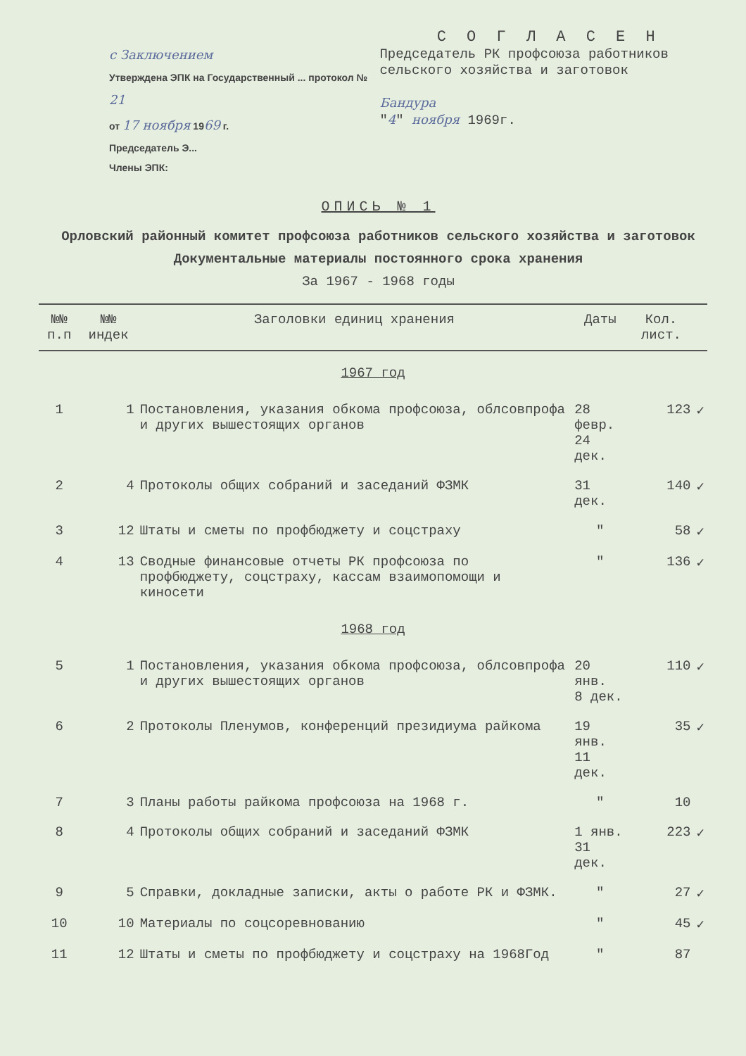с Заключением
Утверждена ЭПК на Государственный ... протокол № 21
от 17 ноября 1969 г.
Председатель Э...
Члены ЭПК:
С О Г Л А С Е Н
Председатель РК профсоюза работников сельского хозяйства и заготовок
Бандура
"4" ноября 1969г.
ОПИСЬ № 1
Орловский районный комитет профсоюза работников сельского хозяйства и заготовок
Документальные материалы постоянного срока хранения
За 1967 - 1968 годы
| №№ п.п | №№ индек | Заголовки единиц хранения | Даты | Кол. лист. | |
| --- | --- | --- | --- | --- | --- |
| 1967 год | | | | | |
| 1 | 1 | Постановления, указания обкома профсоюза, облсовпрофа и других вышестоящих органов | 28 февр. 24 дек. | 123 | ✓ |
| 2 | 4 | Протоколы общих собраний и заседаний ФЗМК | 31 дек. | 140 | ✓ |
| 3 | 12 | Штаты и сметы по профбюджету и соцстраху | " | 58 | ✓ |
| 4 | 13 | Сводные финансовые отчеты РК профсоюза по профбюджету, соцстраху, кассам взаимопомощи и киносети | " | 136 | ✓ |
| 1968 год | | | | | |
| 5 | 1 | Постановления, указания обкома профсоюза, облсовпрофа и других вышестоящих органов | 20 янв. 8 дек. | 110 | ✓ |
| 6 | 2 | Протоколы Пленумов, конференций президиума райкома | 19 янв. 11 дек. | 35 | ✓ |
| 7 | 3 | Планы работы райкома профсоюза на 1968 г. | " | 10 | |
| 8 | 4 | Протоколы общих собраний и заседаний ФЗМК | 1 янв. 31 дек. | 223 | ✓ |
| 9 | 5 | Справки, докладные записки, акты о работе РК и ФЗМК. | " | 27 | ✓ |
| 10 | 10 | Материалы по соцсоревнованию | " | 45 | ✓ |
| 11 | 12 | Штаты и сметы по профбюджету и соцстраху на 1968Год | " | 87 | |